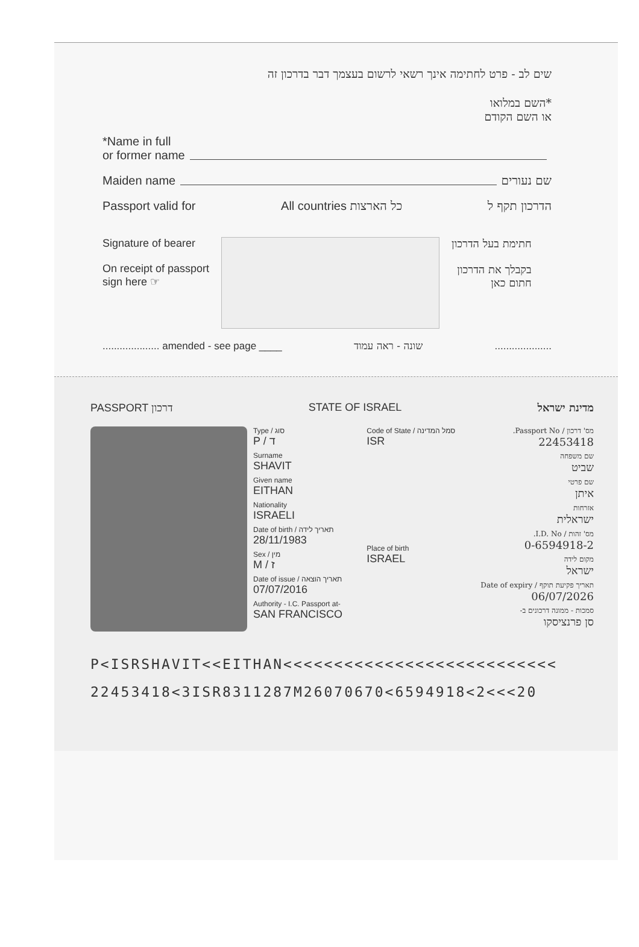שים לב - פרט לחתימה אינך רשאי לרשום בעצמך דבר בדרכון זה
*השם במלואו
או השם הקודם
*Name in full
or former name
Maiden name שם נעורים
Passport valid for All countries כל הארצות הדרכון תקף ל
Signature of bearer
On receipt of passport
sign here ☞
חתימת בעל הדרכון
בקבלך את הדרכון
חתום כאן
.................... amended - see page ____ שונה - ראה עמוד ....................
PASSPORT דרכון STATE OF ISRAEL מדינת ישראל
Type / סוג
P / ד
Surname
SHAVIT
Given name
EITHAN
Nationality
ISRAELI
Date of birth / תאריך לידה
28/11/1983
Sex / מין
M / ז
Date of issue / תאריך הוצאה
07/07/2016
Authority - I.C. Passport at-
SAN FRANCISCO
Code of State / סמל המדינה
ISR
Place of birth
ISRAEL
מס' דרכון / Passport No.
22453418
שם משפחה
שביט
שם פרטי
איתן
אזרחות
ישראלית
מס' זהות / I.D. No.
0-6594918-2
מקום לידה
ישראל
תאריך פקיעת תוקף / Date of expiry
06/07/2026
סמכות - ממונה דרכונים ב-
סן פרנציסקו
P<ISRSHAVIT<<EITHAN<<<<<<<<<<<<<<<<<<<<<<<<<<<
22453418<3ISR8311287M26070670<6594918<2<<<20